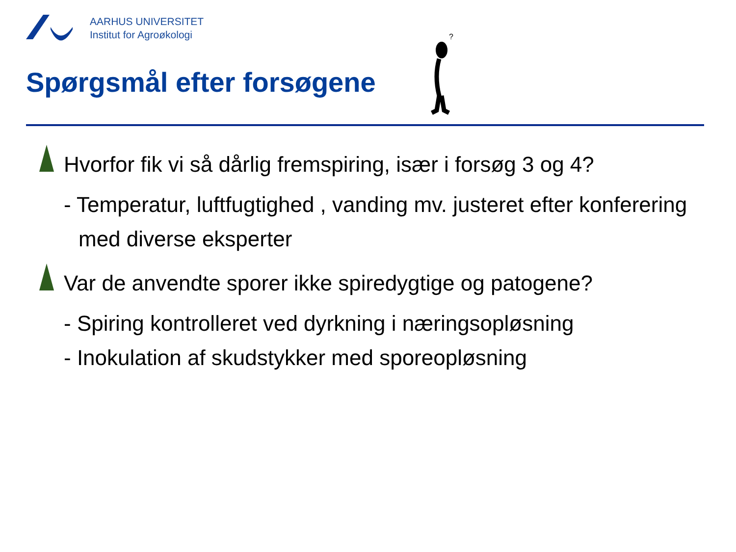AARHUS UNIVERSITET
Institut for Agroøkologi
Spørgsmål efter forsøgene
?
Hvorfor fik vi så dårlig fremspiring, især i forsøg 3 og 4?
- Temperatur, luftfugtighed , vanding mv. justeret efter konferering med diverse eksperter
Var de anvendte sporer ikke spiredygtige og patogene?
- Spiring kontrolleret ved dyrkning i næringsopløsning
- Inokulation af skudstykker med sporeopløsning